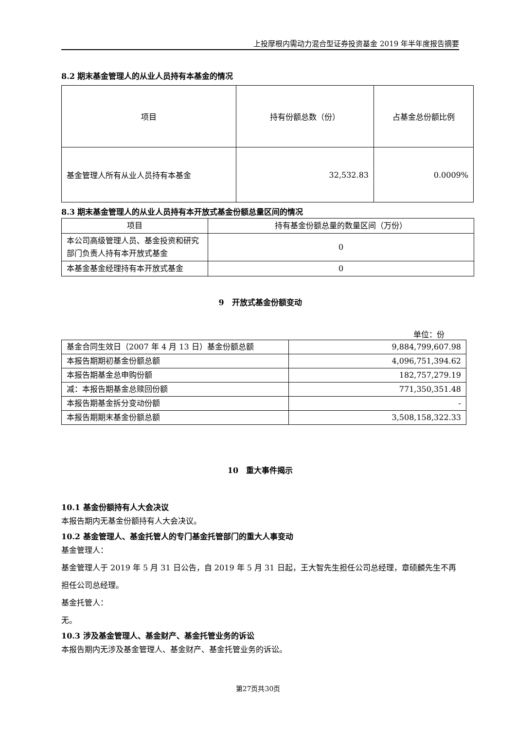上投摩根内需动力混合型证券投资基金 2019 年半年度报告摘要
8.2 期末基金管理人的从业人员持有本基金的情况
| 项目 | 持有份额总数（份） | 占基金总份额比例 |
| 基金管理人所有从业人员持有本基金 | 32,532.83 | 0.0009% |
8.3 期末基金管理人的从业人员持有本开放式基金份额总量区间的情况
| 项目 | 持有基金份额总量的数量区间（万份） |
| 本公司高级管理人员、基金投资和研究部门负责人持有本开放式基金 | 0 |
| 本基金基金经理持有本开放式基金 | 0 |
9　开放式基金份额变动
单位：份
| 基金合同生效日（2007 年 4 月 13 日）基金份额总额 | 9,884,799,607.98 |
| 本报告期期初基金份额总额 | 4,096,751,394.62 |
| 本报告期基金总申购份额 | 182,757,279.19 |
| 减：本报告期基金总赎回份额 | 771,350,351.48 |
| 本报告期基金拆分变动份额 | - |
| 本报告期期末基金份额总额 | 3,508,158,322.33 |
10　重大事件揭示
10.1 基金份额持有人大会决议
本报告期内无基金份额持有人大会决议。
10.2 基金管理人、基金托管人的专门基金托管部门的重大人事变动
基金管理人：
基金管理人于 2019 年 5 月 31 日公告，自 2019 年 5 月 31 日起，王大智先生担任公司总经理，章硕麟先生不再担任公司总经理。
基金托管人：
无。
10.3 涉及基金管理人、基金财产、基金托管业务的诉讼
本报告期内无涉及基金管理人、基金财产、基金托管业务的诉讼。
第27页共30页